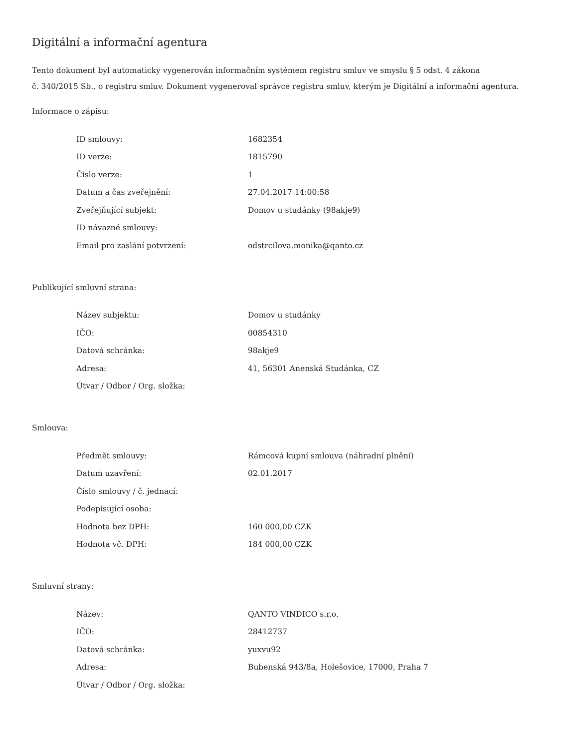Digitální a informační agentura
Tento dokument byl automaticky vygenerován informačním systémem registru smluv ve smyslu § 5 odst. 4 zákona
č. 340/2015 Sb., o registru smluv. Dokument vygeneroval správce registru smluv, kterým je Digitální a informační agentura.
Informace o zápisu:
| ID smlouvy: | 1682354 |
| ID verze: | 1815790 |
| Číslo verze: | 1 |
| Datum a čas zveřejnění: | 27.04.2017 14:00:58 |
| Zveřejňující subjekt: | Domov u studánky (98akje9) |
| ID návazné smlouvy: | |
| Email pro zaslání potvrzení: | odstrcilova.monika@qanto.cz |
Publikující smluvní strana:
| Název subjektu: | Domov u studánky |
| IČO: | 00854310 |
| Datová schránka: | 98akje9 |
| Adresa: | 41, 56301 Anenská Studánka, CZ |
| Útvar / Odbor / Org. složka: | |
Smlouva:
| Předmět smlouvy: | Rámcová kupní smlouva (náhradní plnění) |
| Datum uzavření: | 02.01.2017 |
| Číslo smlouvy / č. jednací: | |
| Podepisující osoba: | |
| Hodnota bez DPH: | 160 000,00 CZK |
| Hodnota vč. DPH: | 184 000,00 CZK |
Smluvní strany:
| Název: | QANTO VINDICO s.r.o. |
| IČO: | 28412737 |
| Datová schránka: | yuxvu92 |
| Adresa: | Bubenská 943/8a, Holešovice, 17000, Praha 7 |
| Útvar / Odbor / Org. složka: | |